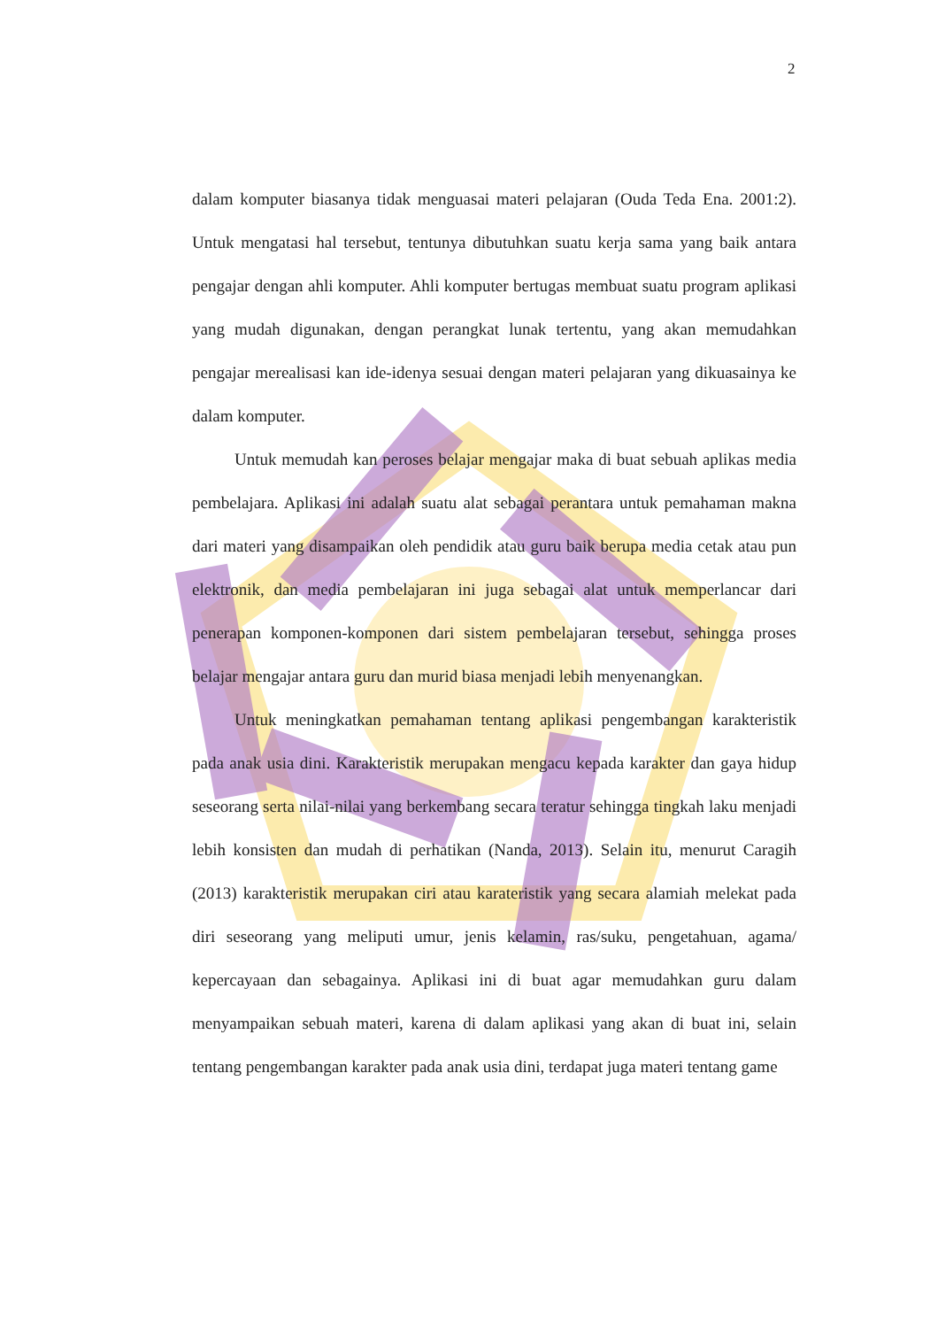2
dalam komputer biasanya tidak menguasai materi pelajaran (Ouda Teda Ena. 2001:2). Untuk mengatasi hal tersebut, tentunya dibutuhkan suatu kerja sama yang baik antara pengajar dengan ahli komputer. Ahli komputer bertugas membuat suatu program aplikasi yang mudah digunakan, dengan perangkat lunak tertentu, yang akan memudahkan pengajar merealisasi kan ide-idenya sesuai dengan materi pelajaran yang dikuasainya ke dalam komputer.
Untuk memudah kan peroses belajar mengajar maka di buat sebuah aplikas media pembelajara. Aplikasi ini adalah suatu alat sebagai perantara untuk pemahaman makna dari materi yang disampaikan oleh pendidik atau guru baik berupa media cetak atau pun elektronik, dan media pembelajaran ini juga sebagai alat untuk memperlancar dari penerapan komponen-komponen dari sistem pembelajaran tersebut, sehingga proses belajar mengajar antara guru dan murid biasa menjadi lebih menyenangkan.
Untuk meningkatkan pemahaman tentang aplikasi pengembangan karakteristik pada anak usia dini. Karakteristik merupakan mengacu kepada karakter dan gaya hidup seseorang serta nilai-nilai yang berkembang secara teratur sehingga tingkah laku menjadi lebih konsisten dan mudah di perhatikan (Nanda, 2013). Selain itu, menurut Caragih (2013) karakteristik merupakan ciri atau karateristik yang secara alamiah melekat pada diri seseorang yang meliputi umur, jenis kelamin, ras/suku, pengetahuan, agama/ kepercayaan dan sebagainya. Aplikasi ini di buat agar memudahkan guru dalam menyampaikan sebuah materi, karena di dalam aplikasi yang akan di buat ini, selain tentang pengembangan karakter pada anak usia dini, terdapat juga materi tentang game